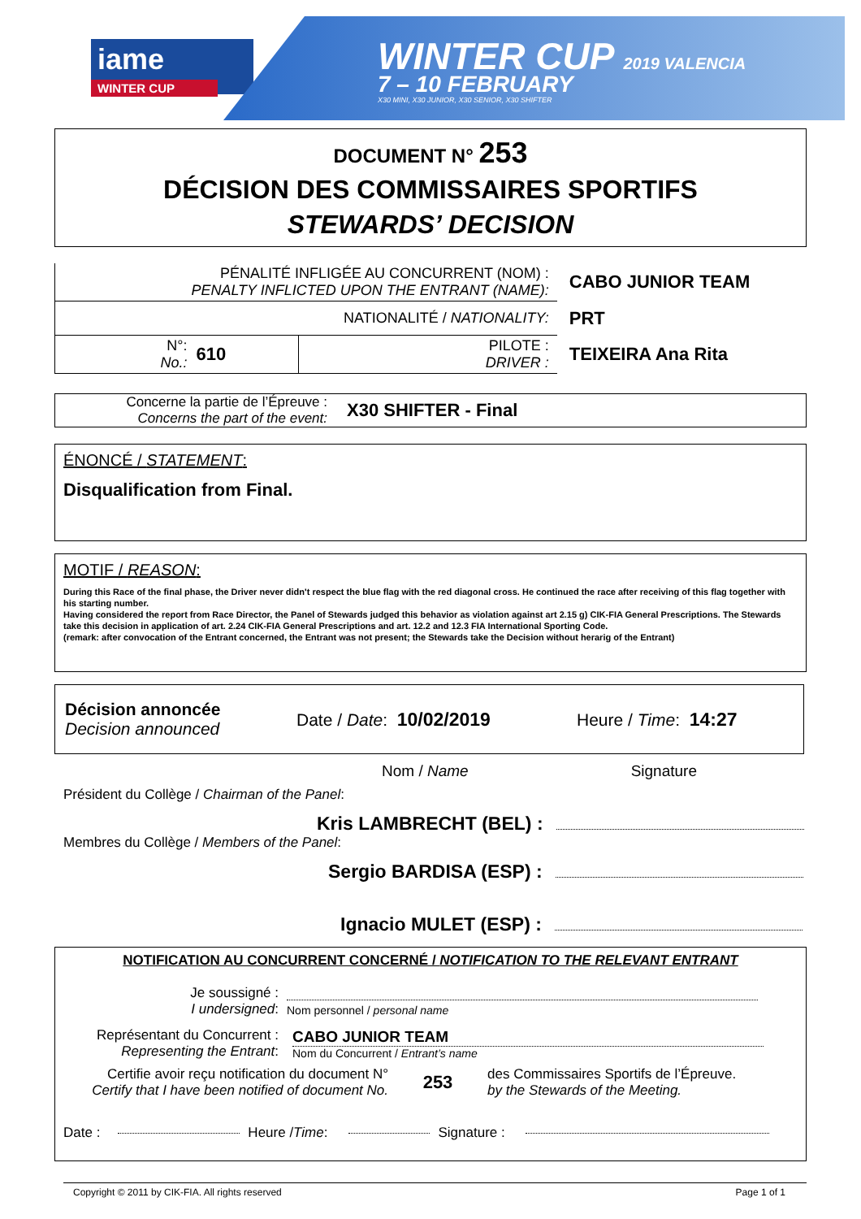iame
WINTER CUP
WINTER CUP 2019 VALENCIA
7 – 10 FEBRUARY
X30 MINI, X30 JUNIOR, X30 SENIOR, X30 SHIFTER
DOCUMENT N° 253
DÉCISION DES COMMISSAIRES SPORTIFS
STEWARDS’ DECISION
| PÉNALITÉ INFLIGÉE AU CONCURRENT (NOM) : PENALTY INFLICTED UPON THE ENTRANT (NAME): | | | CABO JUNIOR TEAM |
| NATIONALITÉ / NATIONALITY: | | | PRT |
| N°: No.: | 610 | PILOTE : DRIVER : | TEIXEIRA Ana Rita |
Concerne la partie de l’Épreuve :
Concerns the part of the event:
X30 SHIFTER - Final
ÉNONCÉ / STATEMENT:
Disqualification from Final.
MOTIF / REASON:
During this Race of the final phase, the Driver never didn't respect the blue flag with the red diagonal cross. He continued the race after receiving of this flag together with his starting number.
Having considered the report from Race Director, the Panel of Stewards judged this behavior as violation against art 2.15 g) CIK-FIA General Prescriptions. The Stewards take this decision in application of art. 2.24 CIK-FIA General Prescriptions and art. 12.2 and 12.3 FIA International Sporting Code.
(remark: after convocation of the Entrant concerned, the Entrant was not present; the Stewards take the Decision without herarig of the Entrant)
Décision annoncée
Decision announced
Date / Date: 10/02/2019 Heure / Time: 14:27
Nom / Name Signature
Président du Collège / Chairman of the Panel:
Kris LAMBRECHT (BEL) :
Membres du Collège / Members of the Panel:
Sergio BARDISA (ESP) :
Ignacio MULET (ESP) :
NOTIFICATION AU CONCURRENT CONCERNÉ / NOTIFICATION TO THE RELEVANT ENTRANT
Je soussigné :
I undersigned:
Nom personnel / personal name
Représentant du Concurrent :
Representing the Entrant:
CABO JUNIOR TEAM
Nom du Concurrent / Entrant’s name
Certifie avoir reçu notification du document N°
Certify that I have been notified of document No.
253
des Commissaires Sportifs de l’Épreuve.
by the Stewards of the Meeting.
Date : Heure / Time: Signature :
Copyright © 2011 by CIK-FIA. All rights reserved Page 1 of 1